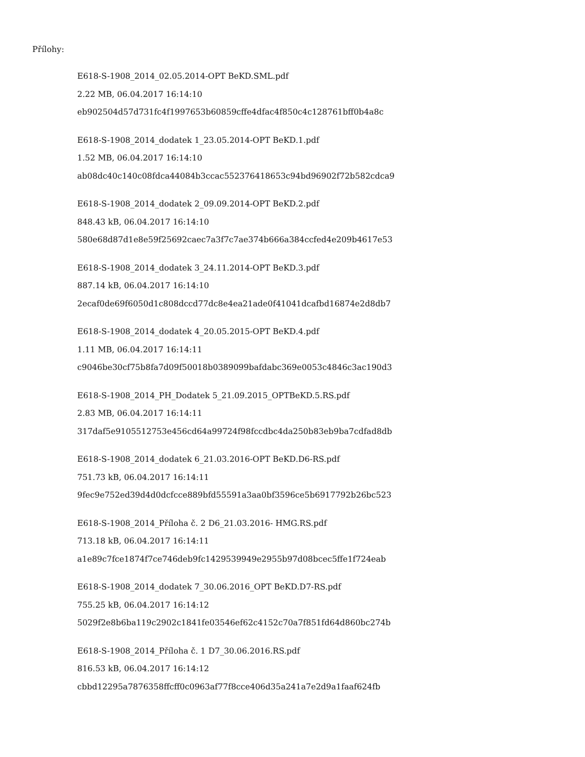Přílohy:
E618-S-1908_2014_02.05.2014-OPT BeKD.SML.pdf
2.22 MB, 06.04.2017 16:14:10
eb902504d57d731fc4f1997653b60859cffe4dfac4f850c4c128761bff0b4a8c
E618-S-1908_2014_dodatek 1_23.05.2014-OPT BeKD.1.pdf
1.52 MB, 06.04.2017 16:14:10
ab08dc40c140c08fdca44084b3ccac552376418653c94bd96902f72b582cdca9
E618-S-1908_2014_dodatek 2_09.09.2014-OPT BeKD.2.pdf
848.43 kB, 06.04.2017 16:14:10
580e68d87d1e8e59f25692caec7a3f7c7ae374b666a384ccfed4e209b4617e53
E618-S-1908_2014_dodatek 3_24.11.2014-OPT BeKD.3.pdf
887.14 kB, 06.04.2017 16:14:10
2ecaf0de69f6050d1c808dccd77dc8e4ea21ade0f41041dcafbd16874e2d8db7
E618-S-1908_2014_dodatek 4_20.05.2015-OPT BeKD.4.pdf
1.11 MB, 06.04.2017 16:14:11
c9046be30cf75b8fa7d09f50018b0389099bafdabc369e0053c4846c3ac190d3
E618-S-1908_2014_PH_Dodatek 5_21.09.2015_OPTBeKD.5.RS.pdf
2.83 MB, 06.04.2017 16:14:11
317daf5e9105512753e456cd64a99724f98fccdbc4da250b83eb9ba7cdfad8db
E618-S-1908_2014_dodatek 6_21.03.2016-OPT BeKD.D6-RS.pdf
751.73 kB, 06.04.2017 16:14:11
9fec9e752ed39d4d0dcfcce889bfd55591a3aa0bf3596ce5b6917792b26bc523
E618-S-1908_2014_Příloha č. 2 D6_21.03.2016- HMG.RS.pdf
713.18 kB, 06.04.2017 16:14:11
a1e89c7fce1874f7ce746deb9fc1429539949e2955b97d08bcec5ffe1f724eab
E618-S-1908_2014_dodatek 7_30.06.2016_OPT BeKD.D7-RS.pdf
755.25 kB, 06.04.2017 16:14:12
5029f2e8b6ba119c2902c1841fe03546ef62c4152c70a7f851fd64d860bc274b
E618-S-1908_2014_Příloha č. 1 D7_30.06.2016.RS.pdf
816.53 kB, 06.04.2017 16:14:12
cbbd12295a7876358ffcff0c0963af77f8cce406d35a241a7e2d9a1faaf624fb